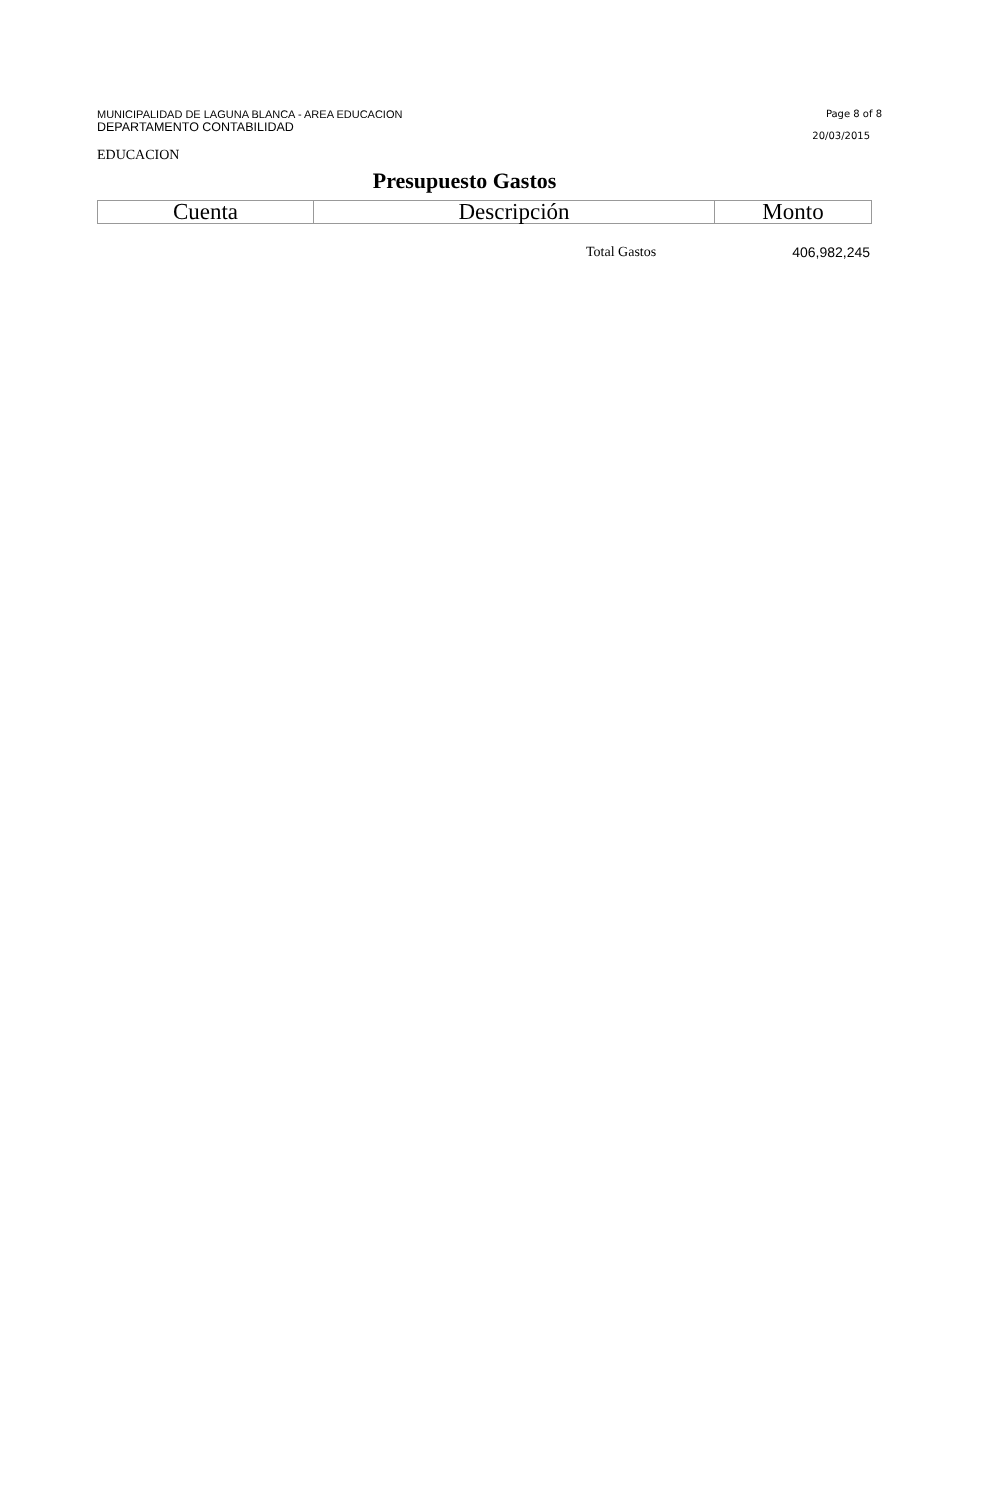MUNICIPALIDAD DE LAGUNA BLANCA - AREA EDUCACION
DEPARTAMENTO CONTABILIDAD
Page 8 of 8
20/03/2015
EDUCACION
Presupuesto Gastos
| Cuenta | Descripción | Monto |
| --- | --- | --- |
Total Gastos 406,982,245